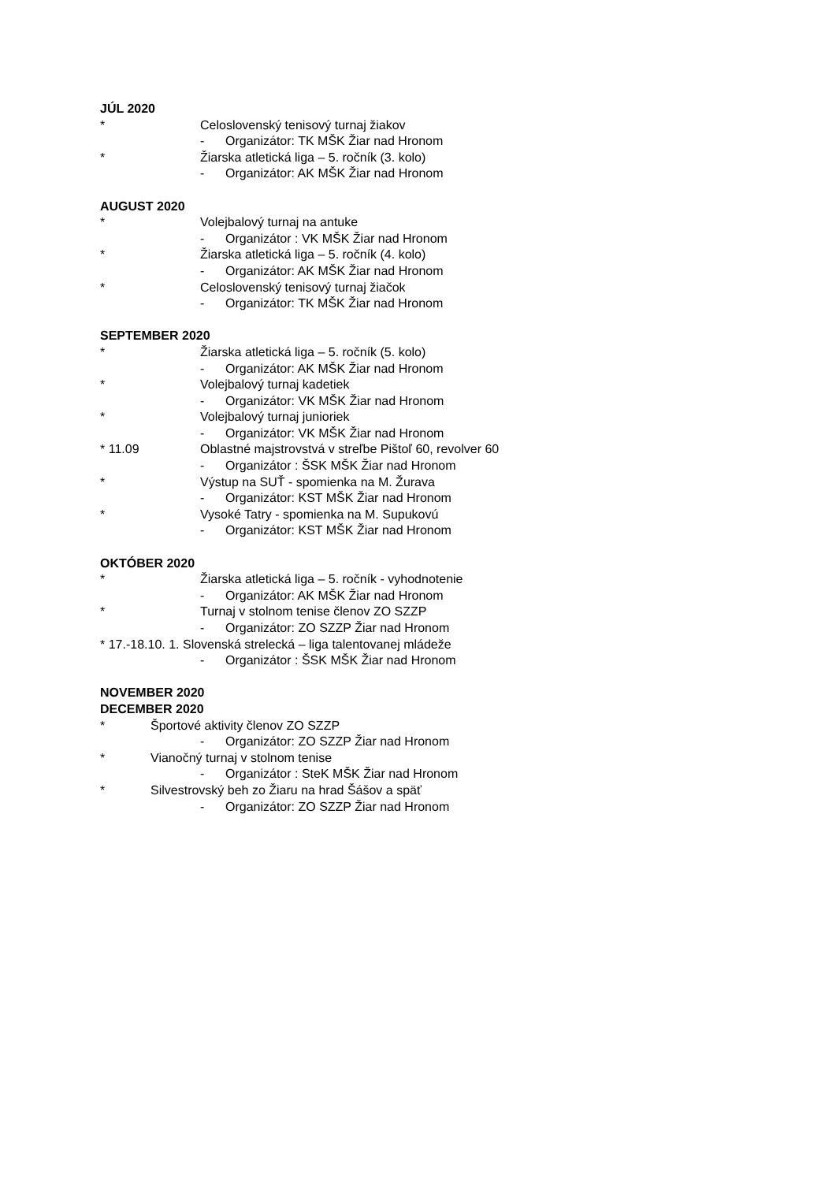JÚL 2020
* Celoslovenský tenisový turnaj žiakov
- Organizátor: TK MŠK Žiar nad Hronom
* Žiarska atletická liga – 5. ročník (3. kolo)
- Organizátor: AK MŠK Žiar nad Hronom
AUGUST 2020
* Volejbalový turnaj na antuke
- Organizátor : VK MŠK Žiar nad Hronom
* Žiarska atletická liga – 5. ročník (4. kolo)
- Organizátor: AK MŠK Žiar nad Hronom
* Celoslovenský tenisový turnaj žiačok
- Organizátor: TK MŠK Žiar nad Hronom
SEPTEMBER 2020
* Žiarska atletická liga – 5. ročník (5. kolo)
- Organizátor: AK MŠK Žiar nad Hronom
* Volejbalový turnaj kadetiek
- Organizátor: VK MŠK Žiar nad Hronom
* Volejbalový turnaj junioriek
- Organizátor: VK MŠK Žiar nad Hronom
* 11.09 Oblastné majstrovstvá v streľbe Pištoľ 60, revolver 60
- Organizátor : ŠSK MŠK Žiar nad Hronom
* Výstup na SUŤ - spomienka na M. Žurava
- Organizátor: KST MŠK Žiar nad Hronom
* Vysoké Tatry - spomienka na M. Supukovú
- Organizátor: KST MŠK Žiar nad Hronom
OKTÓBER 2020
* Žiarska atletická liga – 5. ročník - vyhodnotenie
- Organizátor: AK MŠK Žiar nad Hronom
* Turnaj v stolnom tenise členov ZO SZZP
- Organizátor: ZO SZZP Žiar nad Hronom
* 17.-18.10. 1. Slovenská strelecká – liga talentovanej mládeže
- Organizátor : ŠSK MŠK Žiar nad Hronom
NOVEMBER 2020
DECEMBER 2020
* Športové aktivity členov ZO SZZP
- Organizátor: ZO SZZP Žiar nad Hronom
* Vianočný turnaj v stolnom tenise
- Organizátor : SteK MŠK Žiar nad Hronom
* Silvestrovský beh zo Žiaru na hrad Šášov a späť
- Organizátor: ZO SZZP Žiar nad Hronom